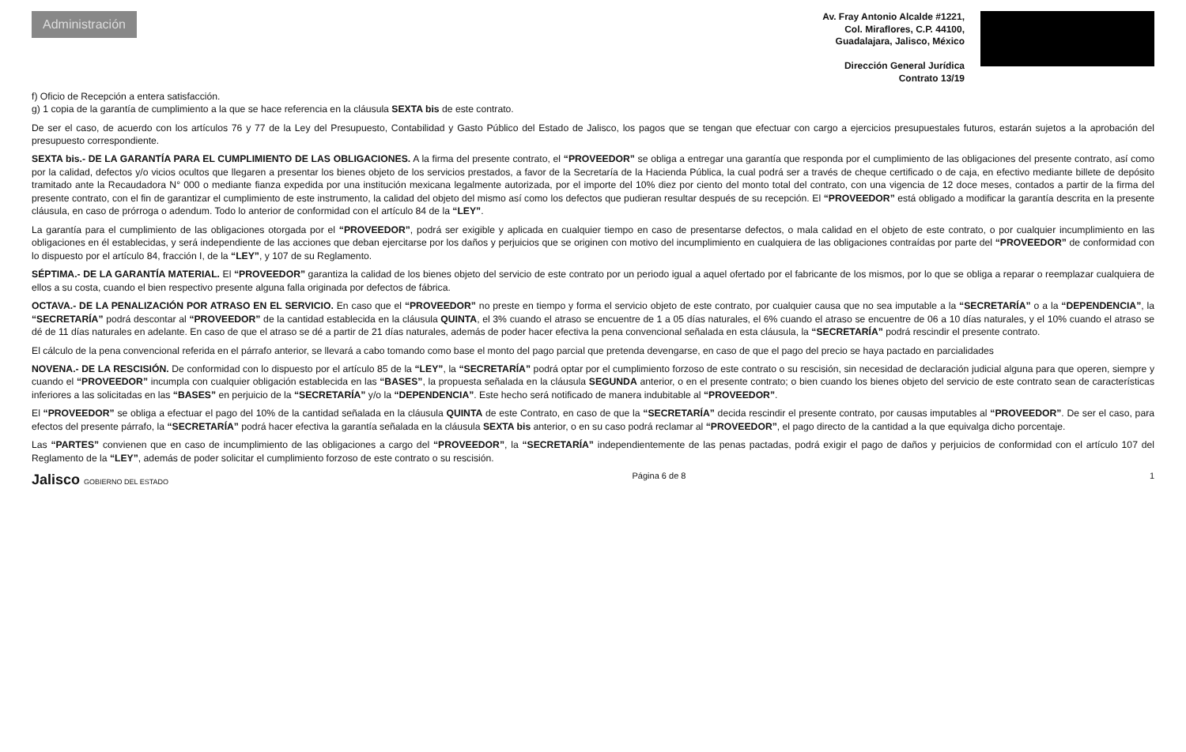Administración
Av. Fray Antonio Alcalde #1221,
Col. Miraflores, C.P. 44100,
Guadalajara, Jalisco, México
Dirección General Jurídica
Contrato 13/19
f) Oficio de Recepción a entera satisfacción.
g) 1 copia de la garantía de cumplimiento a la que se hace referencia en la cláusula SEXTA bis de este contrato.
De ser el caso, de acuerdo con los artículos 76 y 77 de la Ley del Presupuesto, Contabilidad y Gasto Público del Estado de Jalisco, los pagos que se tengan que efectuar con cargo a ejercicios presupuestales futuros, estarán sujetos a la aprobación del presupuesto correspondiente.
SEXTA bis.- DE LA GARANTÍA PARA EL CUMPLIMIENTO DE LAS OBLIGACIONES. A la firma del presente contrato, el “PROVEEDOR” se obliga a entregar una garantía que responda por el cumplimiento de las obligaciones del presente contrato, así como por la calidad, defectos y/o vicios ocultos que llegaren a presentar los bienes objeto de los servicios prestados, a favor de la Secretaría de la Hacienda Pública, la cual podrá ser a través de cheque certificado o de caja, en efectivo mediante billete de depósito tramitado ante la Recaudadora N° 000 o mediante fianza expedida por una institución mexicana legalmente autorizada, por el importe del 10% diez por ciento del monto total del contrato, con una vigencia de 12 doce meses, contados a partir de la firma del presente contrato, con el fin de garantizar el cumplimiento de este instrumento, la calidad del objeto del mismo así como los defectos que pudieran resultar después de su recepción. El “PROVEEDOR” está obligado a modificar la garantía descrita en la presente cláusula, en caso de prórroga o adendum. Todo lo anterior de conformidad con el artículo 84 de la “LEY”.
La garantía para el cumplimiento de las obligaciones otorgada por el “PROVEEDOR”, podrá ser exigible y aplicada en cualquier tiempo en caso de presentarse defectos, o mala calidad en el objeto de este contrato, o por cualquier incumplimiento en las obligaciones en él establecidas, y será independiente de las acciones que deban ejercitarse por los daños y perjuicios que se originen con motivo del incumplimiento en cualquiera de las obligaciones contraídas por parte del “PROVEEDOR” de conformidad con lo dispuesto por el artículo 84, fracción I, de la “LEY”, y 107 de su Reglamento.
SÉPTIMA.- DE LA GARANTÍA MATERIAL. El “PROVEEDOR” garantiza la calidad de los bienes objeto del servicio de este contrato por un periodo igual a aquel ofertado por el fabricante de los mismos, por lo que se obliga a reparar o reemplazar cualquiera de ellos a su costa, cuando el bien respectivo presente alguna falla originada por defectos de fábrica.
OCTAVA.- DE LA PENALIZACIÓN POR ATRASO EN EL SERVICIO. En caso que el “PROVEEDOR” no preste en tiempo y forma el servicio objeto de este contrato, por cualquier causa que no sea imputable a la “SECRETARÍA” o a la “DEPENDENCIA”, la “SECRETARÍA” podrá descontar al “PROVEEDOR” de la cantidad establecida en la cláusula QUINTA, el 3% cuando el atraso se encuentre de 1 a 05 días naturales, el 6% cuando el atraso se encuentre de 06 a 10 días naturales, y el 10% cuando el atraso se dé de 11 días naturales en adelante. En caso de que el atraso se dé a partir de 21 días naturales, además de poder hacer efectiva la pena convencional señalada en esta cláusula, la “SECRETARÍA” podrá rescindir el presente contrato.
El cálculo de la pena convencional referida en el párrafo anterior, se llevará a cabo tomando como base el monto del pago parcial que pretenda devengarse, en caso de que el pago del precio se haya pactado en parcialidades
NOVENA.- DE LA RESCISIÓN. De conformidad con lo dispuesto por el artículo 85 de la “LEY”, la “SECRETARÍA” podrá optar por el cumplimiento forzoso de este contrato o su rescisión, sin necesidad de declaración judicial alguna para que operen, siempre y cuando el “PROVEEDOR” incumpla con cualquier obligación establecida en las “BASES”, la propuesta señalada en la cláusula SEGUNDA anterior, o en el presente contrato; o bien cuando los bienes objeto del servicio de este contrato sean de características inferiores a las solicitadas en las “BASES” en perjuicio de la “SECRETARÍA” y/o la “DEPENDENCIA”. Este hecho será notificado de manera indubitable al “PROVEEDOR”.
El “PROVEEDOR” se obliga a efectuar el pago del 10% de la cantidad señalada en la cláusula QUINTA de este Contrato, en caso de que la “SECRETARÍA” decida rescindir el presente contrato, por causas imputables al “PROVEEDOR”. De ser el caso, para efectos del presente párrafo, la “SECRETARÍA” podrá hacer efectiva la garantía señalada en la cláusula SEXTA bis anterior, o en su caso podrá reclamar al “PROVEEDOR”, el pago directo de la cantidad a la que equivalga dicho porcentaje.
Las “PARTES” convienen que en caso de incumplimiento de las obligaciones a cargo del “PROVEEDOR”, la “SECRETARÍA” independientemente de las penas pactadas, podrá exigir el pago de daños y perjuicios de conformidad con el artículo 107 del Reglamento de la “LEY”, además de poder solicitar el cumplimiento forzoso de este contrato o su rescisión.
Jalisco GOBIERNO DEL ESTADO Página 6 de 8 1